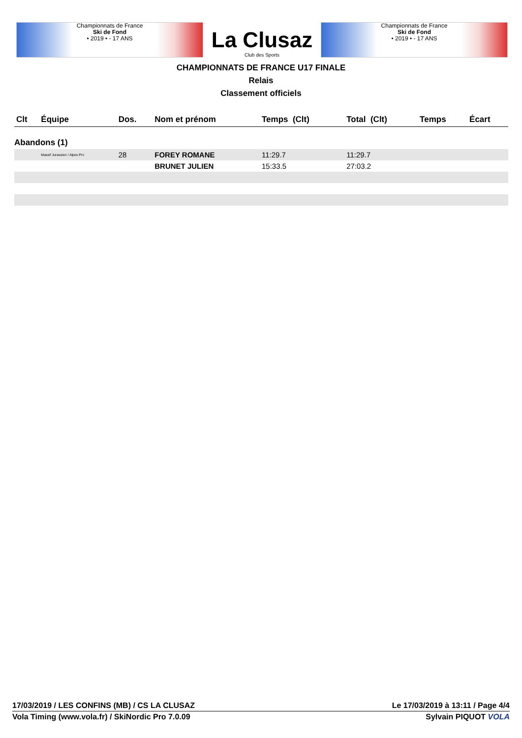Championnats de France
Ski de Fond
• 2019 • - 17 ANS
La Clusaz
Club des Sports
Championnats de France
Ski de Fond
• 2019 • - 17 ANS
CHAMPIONNATS DE FRANCE U17 FINALE
Relais
Classement officiels
| Clt | Équipe | Dos. | Nom et prénom | Temps (Clt) | Total (Clt) | Temps | Écart |
| --- | --- | --- | --- | --- | --- | --- | --- |
| Abandons (1) | | | | | | | |
| | Massif Jurassien / Alpes Pro | 28 | FOREY ROMANE | 11:29.7 | 11:29.7 | | |
| | | | BRUNET JULIEN | 15:33.5 | 27:03.2 | | |
17/03/2019 / LES CONFINS (MB) / CS LA CLUSAZ Le 17/03/2019 à 13:11 / Page 4/4
Vola Timing (www.vola.fr) / SkiNordic Pro 7.0.09 Sylvain PIQUOT VOLA